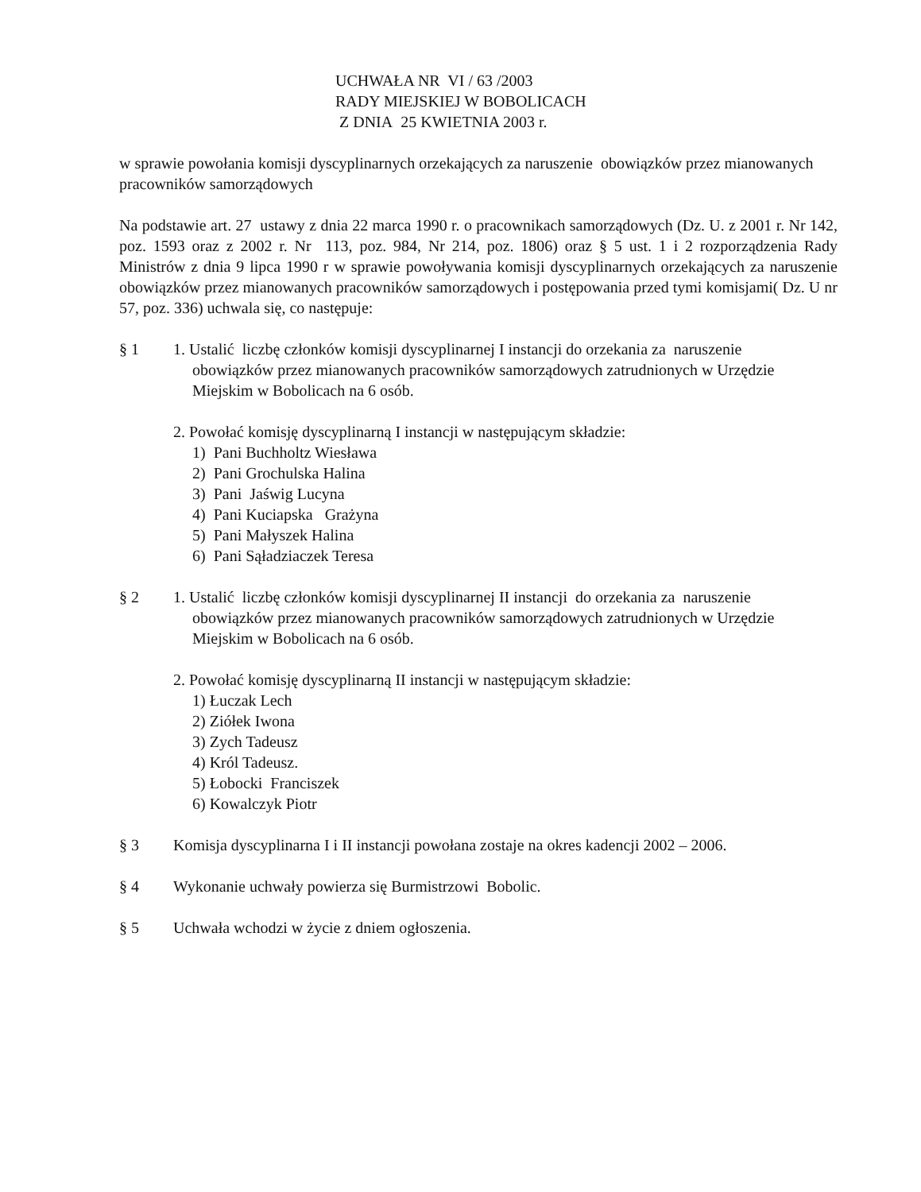UCHWAŁA NR VI / 63 /2003
RADY MIEJSKIEJ W BOBOLICACH
Z DNIA 25 KWIETNIA 2003 r.
w sprawie powołania komisji dyscyplinarnych orzekających za naruszenie obowiązków przez mianowanych pracowników samorządowych
Na podstawie art. 27 ustawy z dnia 22 marca 1990 r. o pracownikach samorządowych (Dz. U. z 2001 r. Nr 142, poz. 1593 oraz z 2002 r. Nr 113, poz. 984, Nr 214, poz. 1806) oraz § 5 ust. 1 i 2 rozporządzenia Rady Ministrów z dnia 9 lipca 1990 r w sprawie powoływania komisji dyscyplinarnych orzekających za naruszenie obowiązków przez mianowanych pracowników samorządowych i postępowania przed tymi komisjami( Dz. U nr 57, poz. 336) uchwala się, co następuje:
§ 1 1. Ustalić liczbę członków komisji dyscyplinarnej I instancji do orzekania za naruszenie
obowiązków przez mianowanych pracowników samorządowych zatrudnionych w Urzędzie Miejskim w Bobolicach na 6 osób.
2. Powołać komisję dyscyplinarną I instancji w następującym składzie:
1) Pani Buchholtz Wiesława
2) Pani Grochulska Halina
3) Pani Jaświg Lucyna
4) Pani Kuciapska Grażyna
5) Pani Małyszek Halina
6) Pani Sąładziaczek Teresa
§ 2 1. Ustalić liczbę członków komisji dyscyplinarnej II instancji do orzekania za naruszenie
obowiązków przez mianowanych pracowników samorządowych zatrudnionych w Urzędzie Miejskim w Bobolicach na 6 osób.
2. Powołać komisję dyscyplinarną II instancji w następującym składzie:
1) Łuczak Lech
2) Ziółek Iwona
3) Zych Tadeusz
4) Król Tadeusz.
5) Łobocki Franciszek
6) Kowalczyk Piotr
§ 3 Komisja dyscyplinarna I i II instancji powołana zostaje na okres kadencji 2002 – 2006.
§ 4 Wykonanie uchwały powierza się Burmistrzowi Bobolic.
§ 5 Uchwała wchodzi w życie z dniem ogłoszenia.